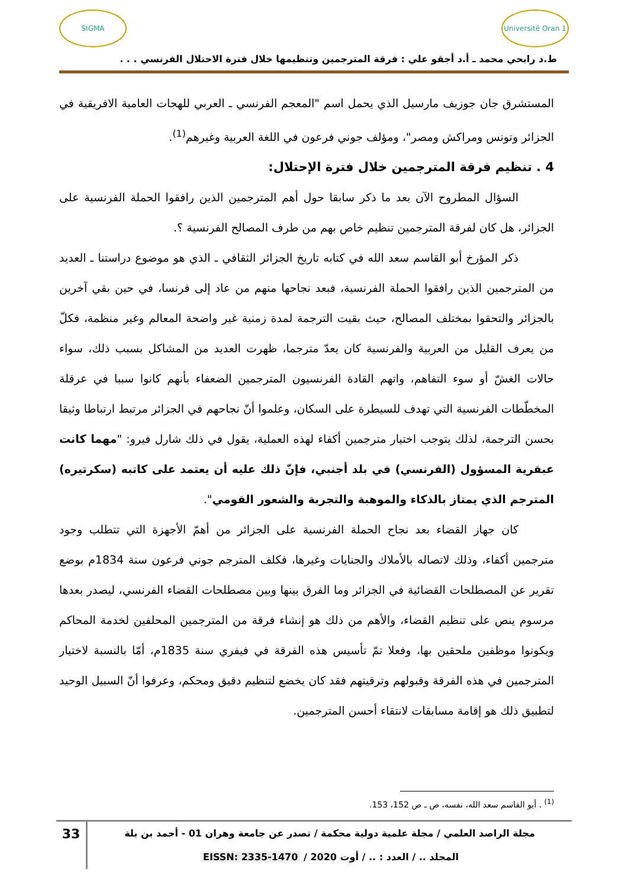SIGMA
Université Oran 1
ط.د رابحي محمد ـ أ.د أجقو علي : فرقة المترجمين وتنظيمها خلال فترة الاحتلال الفرنسي . . .
المستشرق جان جوزيف مارسيل الذي يحمل اسم "المعجم الفرنسي ـ العربي للهجات العامية الافريقية في الجزائر وتونس ومراكش ومصر"، ومؤلف جوني فرعون في اللغة العربية وغيرهم<sup>(1)</sup>.
4 . تنظيم فرقة المترجمين خلال فترة الإحتلال:
السؤال المطروح الآن بعد ما ذكر سابقا حول أهم المترجمين الذين رافقوا الحملة الفرنسية على الجزائر، هل كان لفرقة المترجمين تنظيم خاص بهم من طرف المصالح الفرنسية ؟.
ذكر المؤرخ أبو القاسم سعد الله في كتابه تاريخ الجزائر الثقافي ـ الذي هو موضوع دراستنا ـ العديد من المترجمين الذين رافقوا الحملة الفرنسية، فبعد نجاحها منهم من عاد إلى فرنسا، في حين بقي آخرين بالجزائر والتحقوا بمختلف المصالح، حيث بقيت الترجمة لمدة زمنية غير واضحة المعالم وغير منظمة، فكلّ من يعرف القليل من العربية والفرنسية كان يعدّ مترجما، ظهرت العديد من المشاكل بسبب ذلك، سواء حالات الغشّ أو سوء التفاهم، واتهم القادة الفرنسيون المترجمين الضعفاء بأنهم كانوا سببا في عرقلة المخطّطات الفرنسية التي تهدف للسيطرة على السكان، وعلموا أنّ نجاحهم في الجزائر مرتبط ارتباطا وثيقا بحسن الترجمة، لذلك يتوجب اختيار مترجمين أكفاء لهذه العملية، يقول في ذلك شارل فيرو: "مهما كانت عبقرية المسؤول (الفرنسي) في بلد أجنبي، فإنّ ذلك عليه أن يعتمد على كاتبه (سكرتيره) المترجم الذي يمتاز بالذكاء والموهبة والتجربة والشعور القومي".
كان جهاز القضاء بعد نجاح الحملة الفرنسية على الجزائر من أهمّ الأجهزة التي تتطلب وجود مترجمين أكفاء، وذلك لاتصاله بالأملاك والجنايات وغيرها، فكلف المترجم جوني فرعون سنة 1834م بوضع تقرير عن المصطلحات القضائية في الجزائر وما الفرق بينها وبين مصطلحات القضاء الفرنسي، ليصدر بعدها مرسوم ينص على تنظيم القضاء، والأهم من ذلك هو إنشاء فرقة من المترجمين المحلفين لخدمة المحاكم ويكونوا موظفين ملحقين بها، وفعلا تمّ تأسيس هذه الفرقة في فيفري سنة 1835م، أمّا بالنسبة لاختيار المترجمين في هذه الفرقة وقبولهم وترقيتهم فقد كان يخضع لتنظيم دقيق ومحكم، وعرفوا أنّ السبيل الوحيد لتطبيق ذلك هو إقامة مسابقات لانتقاء أحسن المترجمين.
<sup>(1)</sup> . أبو القاسم سعد الله، نفسه، ص ـ ص 152، 153.
مجلة الراصد العلمي / مجلة علمية دولية محكمة / تصدر عن جامعة وهران 01 - أحمد بن بلة
المجلد .. / العدد : .. / أوت 2020 / EISSN: 2335-1470
33